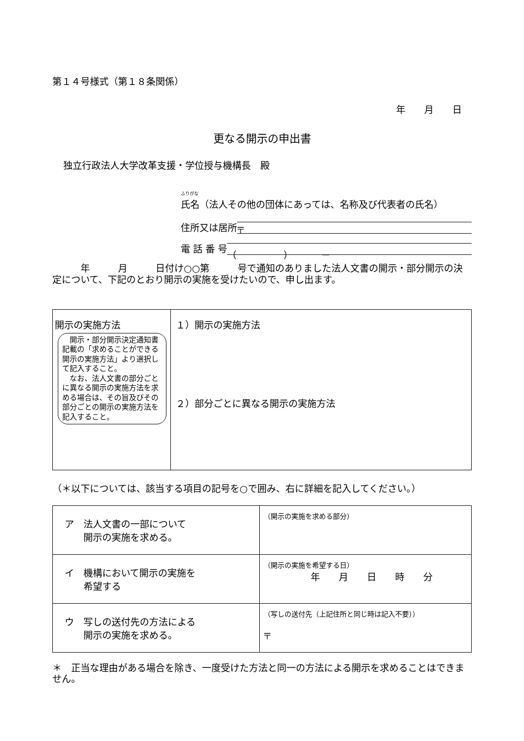第１４号様式（第１８条関係）
年　　月　　日
更なる開示の申出書
独立行政法人大学改革支援・学位授与機構長　殿
ふりがな
氏名（法人その他の団体にあっては、名称及び代表者の氏名）
住所又は居所
〒
電 話 番 号
（　　　　　）　　　－
　　　年　　　月　　　日付け○○第　　　号で通知のありました法人文書の開示・部分開示の決定について、下記のとおり開示の実施を受けたいので、申し出ます。
| 開示の実施方法 開示・部分開示決定通知書記載の「求めることができる開示の実施方法」より選択して記入すること。 なお、法人文書の部分ごとに異なる開示の実施方法を求める場合は、その旨及びその部分ごとの開示の実施方法を記入すること。 | １）開示の実施方法 ２）部分ごとに異なる開示の実施方法 |
（＊以下については、該当する項目の記号を○で囲み、右に詳細を記入してください。）
| ア 法人文書の一部について 開示の実施を求める。 | （開示の実施を求める部分） |
| イ 機構において開示の実施を 希望する | （開示の実施を希望する日） 年 月 日 時 分 |
| ウ 写しの送付先の方法による 開示の実施を求める。 | （写しの送付先（上記住所と同じ時は記入不要）） 〒 |
＊　正当な理由がある場合を除き、一度受けた方法と同一の方法による開示を求めることはできません。